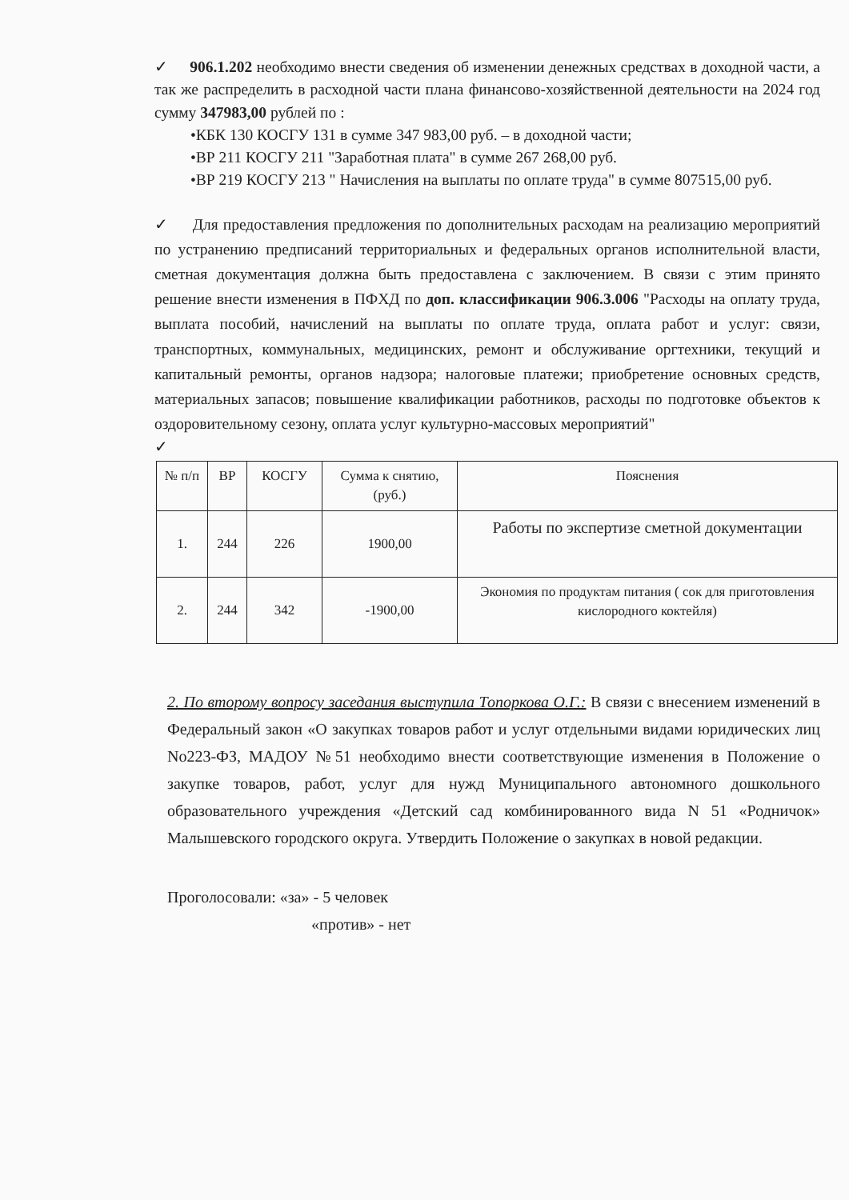✓ 906.1.202 необходимо внести сведения об изменении денежных средствах в доходной части, а так же распределить в расходной части плана финансово-хозяйственной деятельности на 2024 год сумму 347983,00 рублей по :
•КБК 130 КОСГУ 131 в сумме 347 983,00 руб. – в доходной части;
•ВР 211 КОСГУ 211 "Заработная плата" в сумме 267 268,00 руб.
•ВР 219 КОСГУ 213 " Начисления на выплаты по оплате труда" в сумме 807515,00 руб.
✓ Для предоставления предложения по дополнительных расходам на реализацию мероприятий по устранению предписаний территориальных и федеральных органов исполнительной власти, сметная документация должна быть предоставлена с заключением. В связи с этим принято решение внести изменения в ПФХД по доп. классификации 906.3.006 "Расходы на оплату труда, выплата пособий, начислений на выплаты по оплате труда, оплата работ и услуг: связи, транспортных, коммунальных, медицинских, ремонт и обслуживание оргтехники, текущий и капитальный ремонты, органов надзора; налоговые платежи; приобретение основных средств, материальных запасов; повышение квалификации работников, расходы по подготовке объектов к оздоровительному сезону, оплата услуг культурно-массовых мероприятий"
✓
| № п/п | ВР | КОСГУ | Сумма к снятию, (руб.) | Пояснения |
| --- | --- | --- | --- | --- |
| 1. | 244 | 226 | 1900,00 | Работы по экспертизе сметной документации |
| 2. | 244 | 342 | -1900,00 | Экономия по продуктам питания ( сок для приготовления кислородного коктейля) |
2. По второму вопросу заседания выступила Топоркова О.Г.: В связи с внесением изменений в Федеральный закон «О закупках товаров работ и услуг отдельными видами юридических лиц No223-ФЗ, МАДОУ №51 необходимо внести соответствующие изменения в Положение о закупке товаров, работ, услуг для нужд Муниципального автономного дошкольного образовательного учреждения «Детский сад комбинированного вида N 51 «Родничок» Малышевского городского округа. Утвердить Положение о закупках в новой редакции.
Проголосовали: «за» - 5 человек
«против» - нет